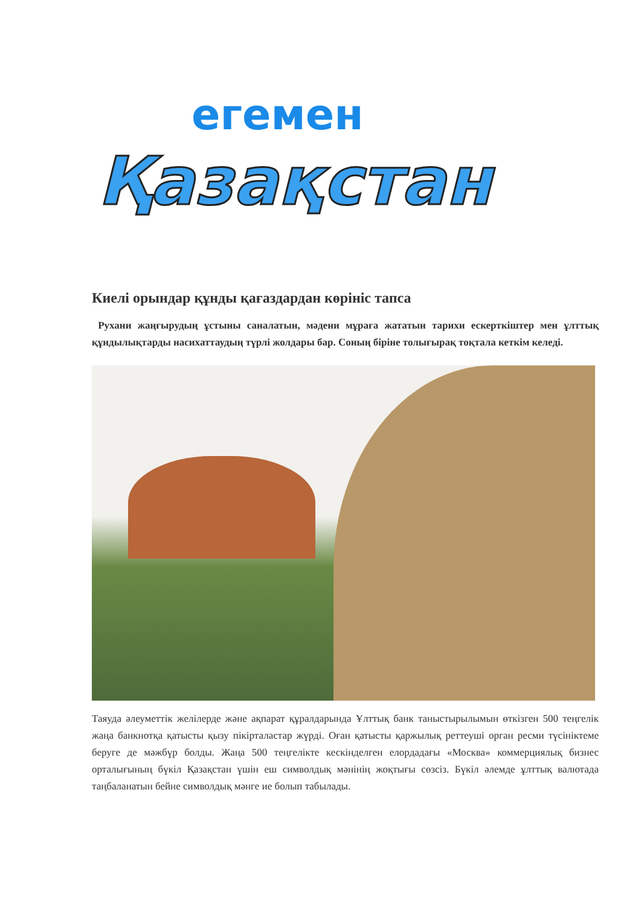егемен
Қазақстан
Киелі орындар құнды қағаздардан көрініс тапса
Рухани жаңғырудың ұстыны саналатын, мәдени мұраға жататын тарихи ескерткіштер мен ұлттық құндылықтарды насихаттаудың түрлі жолдары бар. Соның біріне толығырақ тоқтала кеткім келеді.
Таяуда әлеуметтік желілерде және ақпарат құралдарында Ұлттық банк таныстырылымын өткізген 500 теңгелік жаңа банкнотқа қатысты қызу пікірталастар жүрді. Оған қатысты қаржылық реттеуші орган ресми түсініктеме беруге де мәжбүр болды. Жаңа 500 теңгелікте кескінделген елордадағы «Москва» коммерциялық бизнес орталығының бүкіл Қазақстан үшін еш символдық мәнінің жоқтығы сөзсіз. Бүкіл әлемде ұлттық валютада таңбаланатын бейне символдық мәнге ие болып табылады.